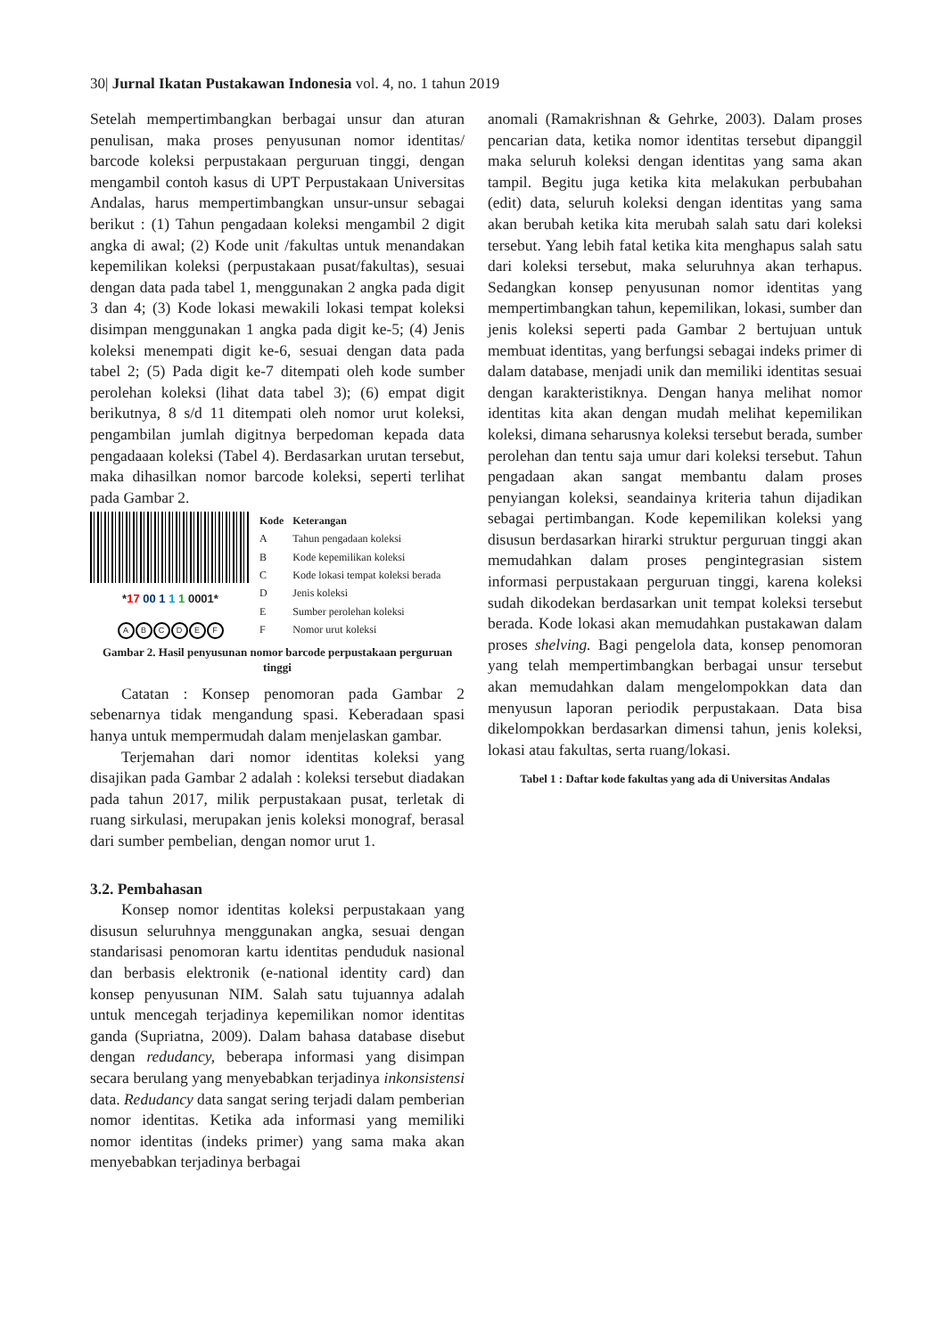30| Jurnal Ikatan Pustakawan Indonesia vol. 4, no. 1 tahun 2019
Setelah mempertimbangkan berbagai unsur dan aturan penulisan, maka proses penyusunan nomor identitas/ barcode koleksi perpustakaan perguruan tinggi, dengan mengambil contoh kasus di UPT Perpustakaan Universitas Andalas, harus mempertimbangkan unsur-unsur sebagai berikut : (1) Tahun pengadaan koleksi mengambil 2 digit angka di awal; (2) Kode unit /fakultas untuk menandakan kepemilikan koleksi (perpustakaan pusat/fakultas), sesuai dengan data pada tabel 1, menggunakan 2 angka pada digit 3 dan 4; (3) Kode lokasi mewakili lokasi tempat koleksi disimpan menggunakan 1 angka pada digit ke-5; (4) Jenis koleksi menempati digit ke-6, sesuai dengan data pada tabel 2; (5) Pada digit ke-7 ditempati oleh kode sumber perolehan koleksi (lihat data tabel 3); (6) empat digit berikutnya, 8 s/d 11 ditempati oleh nomor urut koleksi, pengambilan jumlah digitnya berpedoman kepada data pengadaaan koleksi (Tabel 4). Berdasarkan urutan tersebut, maka dihasilkan nomor barcode koleksi, seperti terlihat pada Gambar 2.
*17 00 1 1 1 0001*
ABCDEF
| Kode | Keterangan |
| --- | --- |
| A | Tahun pengadaan koleksi |
| B | Kode kepemilikan koleksi |
| C | Kode lokasi tempat koleksi berada |
| D | Jenis koleksi |
| E | Sumber perolehan koleksi |
| F | Nomor urut koleksi |
Gambar 2. Hasil penyusunan nomor barcode perpustakaan perguruan tinggi
Catatan : Konsep penomoran pada Gambar 2 sebenarnya tidak mengandung spasi. Keberadaan spasi hanya untuk mempermudah dalam menjelaskan gambar.
Terjemahan dari nomor identitas koleksi yang disajikan pada Gambar 2 adalah : koleksi tersebut diadakan pada tahun 2017, milik perpustakaan pusat, terletak di ruang sirkulasi, merupakan jenis koleksi monograf, berasal dari sumber pembelian, dengan nomor urut 1.
3.2. Pembahasan
Konsep nomor identitas koleksi perpustakaan yang disusun seluruhnya menggunakan angka, sesuai dengan standarisasi penomoran kartu identitas penduduk nasional dan berbasis elektronik (e-national identity card) dan konsep penyusunan NIM. Salah satu tujuannya adalah untuk mencegah terjadinya kepemilikan nomor identitas ganda (Supriatna, 2009). Dalam bahasa database disebut dengan redudancy, beberapa informasi yang disimpan secara berulang yang menyebabkan terjadinya inkonsistensi data. Redudancy data sangat sering terjadi dalam pemberian nomor identitas. Ketika ada informasi yang memiliki nomor identitas (indeks primer) yang sama maka akan menyebabkan terjadinya berbagai
anomali (Ramakrishnan & Gehrke, 2003). Dalam proses pencarian data, ketika nomor identitas tersebut dipanggil maka seluruh koleksi dengan identitas yang sama akan tampil. Begitu juga ketika kita melakukan perbubahan (edit) data, seluruh koleksi dengan identitas yang sama akan berubah ketika kita merubah salah satu dari koleksi tersebut. Yang lebih fatal ketika kita menghapus salah satu dari koleksi tersebut, maka seluruhnya akan terhapus. Sedangkan konsep penyusunan nomor identitas yang mempertimbangkan tahun, kepemilikan, lokasi, sumber dan jenis koleksi seperti pada Gambar 2 bertujuan untuk membuat identitas, yang berfungsi sebagai indeks primer di dalam database, menjadi unik dan memiliki identitas sesuai dengan karakteristiknya. Dengan hanya melihat nomor identitas kita akan dengan mudah melihat kepemilikan koleksi, dimana seharusnya koleksi tersebut berada, sumber perolehan dan tentu saja umur dari koleksi tersebut. Tahun pengadaan akan sangat membantu dalam proses penyiangan koleksi, seandainya kriteria tahun dijadikan sebagai pertimbangan. Kode kepemilikan koleksi yang disusun berdasarkan hirarki struktur perguruan tinggi akan memudahkan dalam proses pengintegrasian sistem informasi perpustakaan perguruan tinggi, karena koleksi sudah dikodekan berdasarkan unit tempat koleksi tersebut berada. Kode lokasi akan memudahkan pustakawan dalam proses shelving. Bagi pengelola data, konsep penomoran yang telah mempertimbangkan berbagai unsur tersebut akan memudahkan dalam mengelompokkan data dan menyusun laporan periodik perpustakaan. Data bisa dikelompokkan berdasarkan dimensi tahun, jenis koleksi, lokasi atau fakultas, serta ruang/lokasi.
Tabel 1 : Daftar kode fakultas yang ada di Universitas Andalas